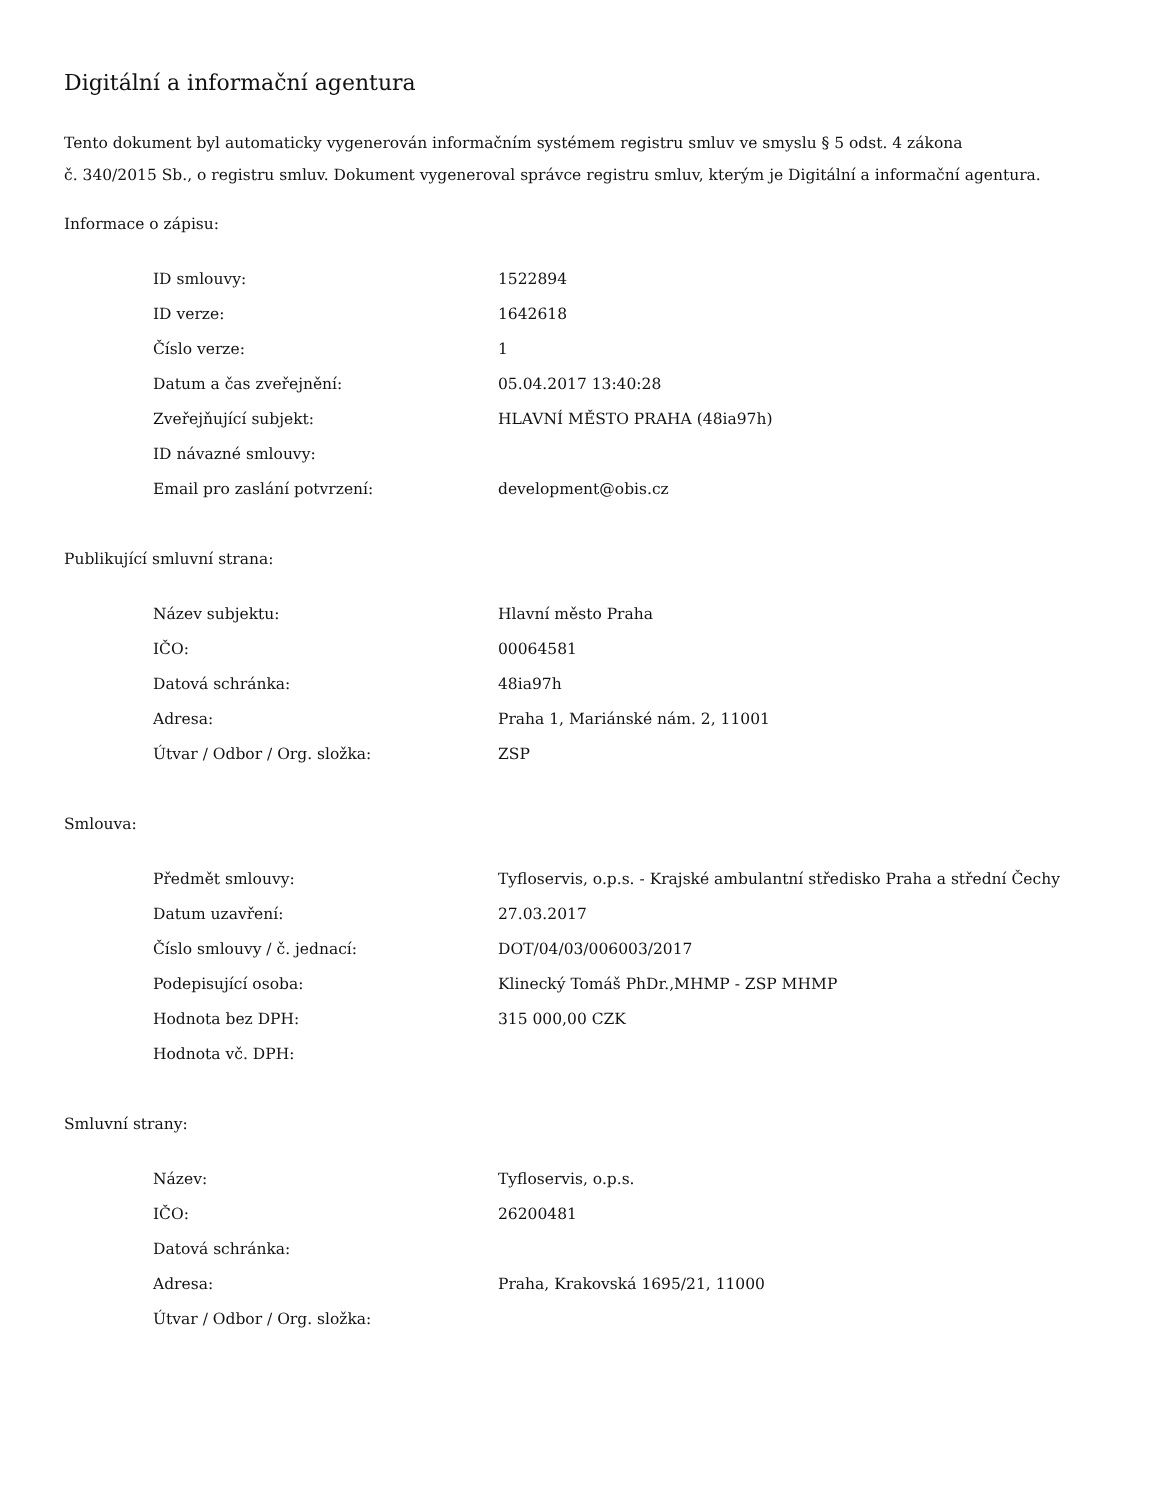Digitální a informační agentura
Tento dokument byl automaticky vygenerován informačním systémem registru smluv ve smyslu § 5 odst. 4 zákona
č. 340/2015 Sb., o registru smluv. Dokument vygeneroval správce registru smluv, kterým je Digitální a informační agentura.
Informace o zápisu:
| ID smlouvy: | 1522894 |
| ID verze: | 1642618 |
| Číslo verze: | 1 |
| Datum a čas zveřejnění: | 05.04.2017 13:40:28 |
| Zveřejňující subjekt: | HLAVNÍ MĚSTO PRAHA (48ia97h) |
| ID návazné smlouvy: | |
| Email pro zaslání potvrzení: | development@obis.cz |
Publikující smluvní strana:
| Název subjektu: | Hlavní město Praha |
| IČO: | 00064581 |
| Datová schránka: | 48ia97h |
| Adresa: | Praha 1, Mariánské nám. 2, 11001 |
| Útvar / Odbor / Org. složka: | ZSP |
Smlouva:
| Předmět smlouvy: | Tyfloservis, o.p.s. - Krajské ambulantní středisko Praha a střední Čechy |
| Datum uzavření: | 27.03.2017 |
| Číslo smlouvy / č. jednací: | DOT/04/03/006003/2017 |
| Podepisující osoba: | Klinecký Tomáš PhDr.,MHMP - ZSP MHMP |
| Hodnota bez DPH: | 315 000,00 CZK |
| Hodnota vč. DPH: | |
Smluvní strany:
| Název: | Tyfloservis, o.p.s. |
| IČO: | 26200481 |
| Datová schránka: | |
| Adresa: | Praha, Krakovská 1695/21, 11000 |
| Útvar / Odbor / Org. složka: | |